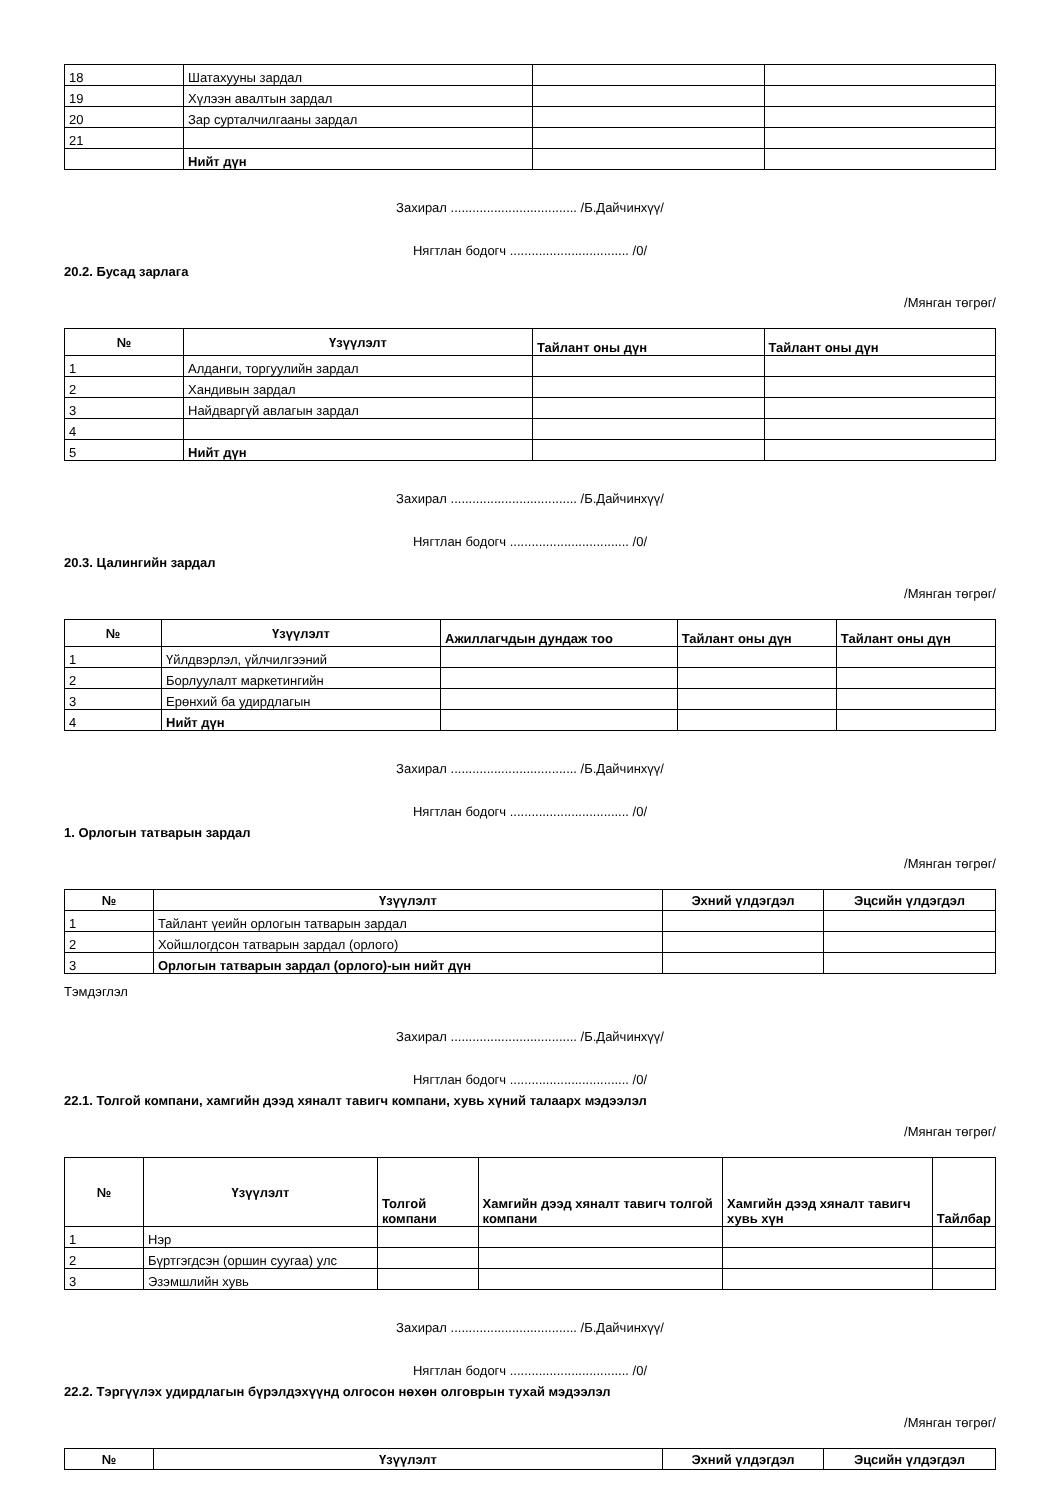| 18 | Шатахууны зардал | | |
| 19 | Хүлээн авалтын зардал | | |
| 20 | Зар сурталчилгааны зардал | | |
| 21 | | | |
| | Нийт дүн | | |
Захирал ................................... /Б.Дайчинхүү/
Нягтлан бодогч ................................. /0/
20.2. Бусад зарлага
/Мянган төгрөг/
| № | Үзүүлэлт | Тайлант оны дүн | Тайлант оны дүн |
| --- | --- | --- | --- |
| 1 | Алданги, торгуулийн зардал | | |
| 2 | Хандивын зардал | | |
| 3 | Найдваргүй авлагын зардал | | |
| 4 | | | |
| 5 | Нийт дүн | | |
Захирал ................................... /Б.Дайчинхүү/
Нягтлан бодогч ................................. /0/
20.3. Цалингийн зардал
/Мянган төгрөг/
| № | Үзүүлэлт | Ажиллагчдын дундаж тоо | Тайлант оны дүн | Тайлант оны дүн |
| --- | --- | --- | --- | --- |
| 1 | Үйлдвэрлэл, үйлчилгээний | | | |
| 2 | Борлуулалт маркетингийн | | | |
| 3 | Ерөнхий ба удирдлагын | | | |
| 4 | Нийт дүн | | | |
Захирал ................................... /Б.Дайчинхүү/
Нягтлан бодогч ................................. /0/
1. Орлогын татварын зардал
/Мянган төгрөг/
| № | Үзүүлэлт | Эхний үлдэгдэл | Эцсийн үлдэгдэл |
| --- | --- | --- | --- |
| 1 | Тайлант үеийн орлогын татварын зардал | | |
| 2 | Хойшлогдсон татварын зардал (орлого) | | |
| 3 | Орлогын татварын зардал (орлого)-ын нийт дүн | | |
Тэмдэглэл
Захирал ................................... /Б.Дайчинхүү/
Нягтлан бодогч ................................. /0/
22.1. Толгой компани, хамгийн дээд хяналт тавигч компани, хувь хүний талаарх мэдээлэл
/Мянган төгрөг/
| № | Үзүүлэлт | Толгой компани | Хамгийн дээд хяналт тавигч толгой компани | Хамгийн дээд хяналт тавигч хувь хүн | Тайлбар |
| --- | --- | --- | --- | --- | --- |
| 1 | Нэр | | | | |
| 2 | Бүртгэгдсэн (оршин суугаа) улс | | | | |
| 3 | Эзэмшлийн хувь | | | | |
Захирал ................................... /Б.Дайчинхүү/
Нягтлан бодогч ................................. /0/
22.2. Тэргүүлэх удирдлагын бүрэлдэхүүнд олгосон нөхөн олговрын тухай мэдээлэл
/Мянган төгрөг/
| № | Үзүүлэлт | Эхний үлдэгдэл | Эцсийн үлдэгдэл |
| --- | --- | --- | --- |